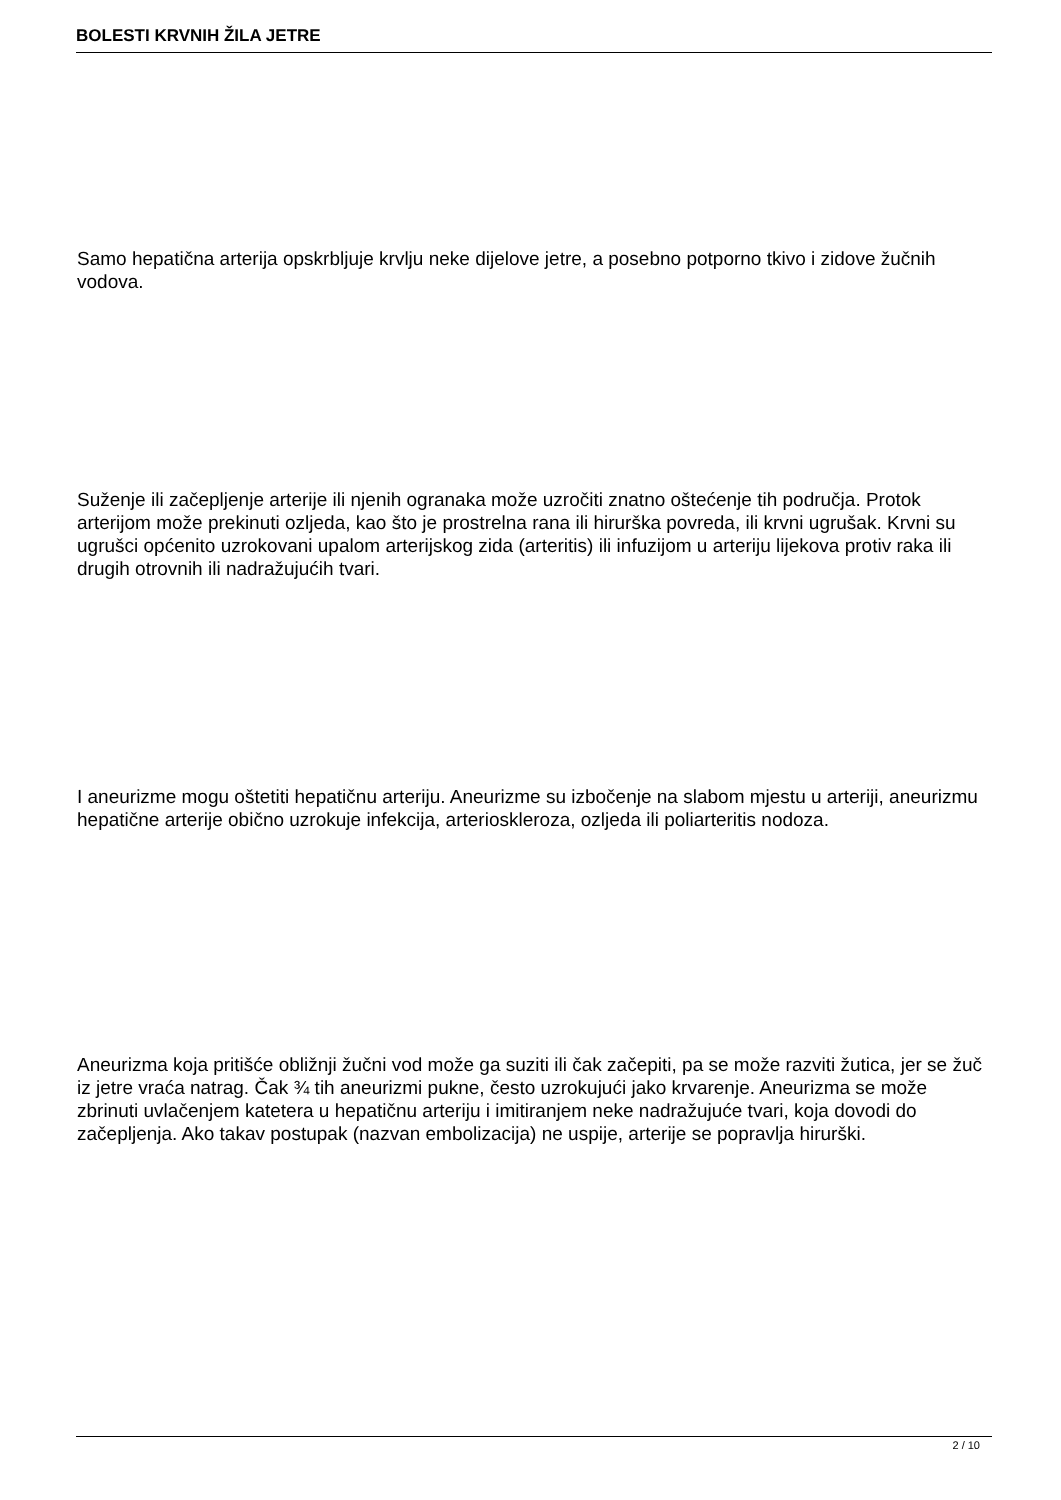BOLESTI KRVNIH ŽILA JETRE
Samo hepatična arterija opskrbljuje krvlju neke dijelove jetre, a posebno potporno tkivo i zidove žučnih vodova.
Suženje ili začepljenje arterije ili njenih ogranaka može uzročiti znatno oštećenje tih područja. Protok arterijom može prekinuti ozljeda, kao što je prostrelna rana ili hirurška povreda, ili krvni ugrušak. Krvni su ugrušci općenito uzrokovani upalom arterijskog zida (arteritis) ili infuzijom u arteriju lijekova protiv raka ili drugih otrovnih ili nadražujućih tvari.
I aneurizme mogu oštetiti hepatičnu arteriju. Aneurizme su izbočenje na slabom mjestu u arteriji, aneurizmu hepatične arterije obično uzrokuje infekcija, arterioskleroza, ozljeda ili poliarteritis nodoza.
Aneurizma koja pritišće obližnji žučni vod može ga suziti ili čak začepiti, pa se može razviti žutica, jer se žuč iz jetre vraća natrag. Čak ¾ tih aneurizmi pukne, često uzrokujući jako krvarenje. Aneurizma se može zbrinuti uvlačenjem katetera u hepatičnu arteriju i imitiranjem neke nadražujuće tvari, koja dovodi do začepljenja. Ako takav postupak (nazvan embolizacija) ne uspije, arterije se popravlja hirurški.
2 / 10